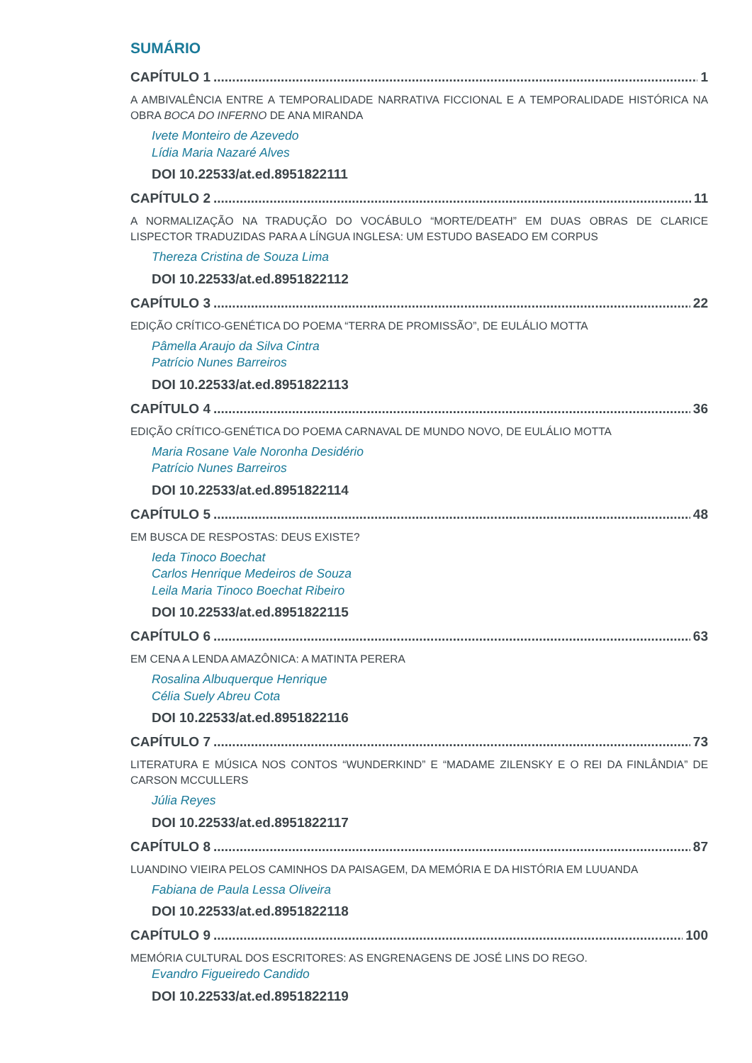SUMÁRIO
CAPÍTULO 1 1
A AMBIVALÊNCIA ENTRE A TEMPORALIDADE NARRATIVA FICCIONAL E A TEMPORALIDADE HISTÓRICA NA OBRA BOCA DO INFERNO DE ANA MIRANDA
Ivete Monteiro de Azevedo
Lídia Maria Nazaré Alves
DOI 10.22533/at.ed.8951822111
CAPÍTULO 2 11
A NORMALIZAÇÃO NA TRADUÇÃO DO VOCÁBULO “MORTE/DEATH” EM DUAS OBRAS DE CLARICE LISPECTOR TRADUZIDAS PARA A LÍNGUA INGLESA: UM ESTUDO BASEADO EM CORPUS
Thereza Cristina de Souza Lima
DOI 10.22533/at.ed.8951822112
CAPÍTULO 3 22
EDIÇÃO CRÍTICO-GENÉTICA DO POEMA “TERRA DE PROMISSÃO”, DE EULÁLIO MOTTA
Pâmella Araujo da Silva Cintra
Patrício Nunes Barreiros
DOI 10.22533/at.ed.8951822113
CAPÍTULO 4 36
EDIÇÃO CRÍTICO-GENÉTICA DO POEMA CARNAVAL DE MUNDO NOVO, DE EULÁLIO MOTTA
Maria Rosane Vale Noronha Desidério
Patrício Nunes Barreiros
DOI 10.22533/at.ed.8951822114
CAPÍTULO 5 48
EM BUSCA DE RESPOSTAS: DEUS EXISTE?
Ieda Tinoco Boechat
Carlos Henrique Medeiros de Souza
Leila Maria Tinoco Boechat Ribeiro
DOI 10.22533/at.ed.8951822115
CAPÍTULO 6 63
EM CENA A LENDA AMAZÔNICA: A MATINTA PERERA
Rosalina Albuquerque Henrique
Célia Suely Abreu Cota
DOI 10.22533/at.ed.8951822116
CAPÍTULO 7 73
LITERATURA E MÚSICA NOS CONTOS “WUNDERKIND” E “MADAME ZILENSKY E O REI DA FINLÂNDIA” DE CARSON MCCULLERS
Júlia Reyes
DOI 10.22533/at.ed.8951822117
CAPÍTULO 8 87
LUANDINO VIEIRA PELOS CAMINHOS DA PAISAGEM, DA MEMÓRIA E DA HISTÓRIA EM LUUANDA
Fabiana de Paula Lessa Oliveira
DOI 10.22533/at.ed.8951822118
CAPÍTULO 9 100
MEMÓRIA CULTURAL DOS ESCRITORES: AS ENGRENAGENS DE JOSÉ LINS DO REGO.
Evandro Figueiredo Candido
DOI 10.22533/at.ed.8951822119